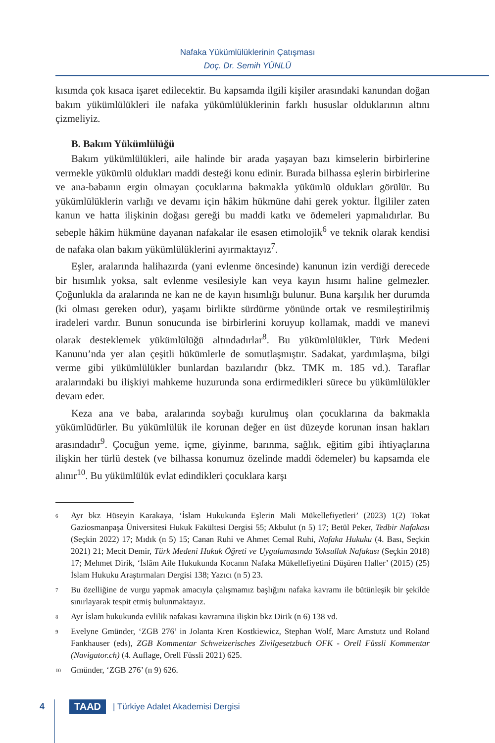Nafaka Yükümlülüklerinin Çatışması
Doç. Dr. Semih YÜNLÜ
kısımda çok kısaca işaret edilecektir. Bu kapsamda ilgili kişiler arasındaki kanundan doğan bakım yükümlülükleri ile nafaka yükümlülüklerinin farklı hususlar olduklarının altını çizmeliyiz.
B. Bakım Yükümlülüğü
Bakım yükümlülükleri, aile halinde bir arada yaşayan bazı kimselerin birbirlerine vermekle yükümlü oldukları maddi desteği konu edinir. Burada bilhassa eşlerin birbirlerine ve ana-babanın ergin olmayan çocuklarına bakmakla yükümlü oldukları görülür. Bu yükümlülüklerin varlığı ve devamı için hâkim hükmüne dahi gerek yoktur. İlgililer zaten kanun ve hatta ilişkinin doğası gereği bu maddi katkı ve ödemeleri yapmalıdırlar. Bu sebeple hâkim hükmüne dayanan nafakalar ile esasen etimolojik<sup>6</sup> ve teknik olarak kendisi de nafaka olan bakım yükümlülüklerini ayırmaktayız<sup>7</sup>.
Eşler, aralarında halihazırda (yani evlenme öncesinde) kanunun izin verdiği derecede bir hısımlık yoksa, salt evlenme vesilesiyle kan veya kayın hısımı haline gelmezler. Çoğunlukla da aralarında ne kan ne de kayın hısımlığı bulunur. Buna karşılık her durumda (ki olması gereken odur), yaşamı birlikte sürdürme yönünde ortak ve resmileştirilmiş iradeleri vardır. Bunun sonucunda ise birbirlerini koruyup kollamak, maddi ve manevi olarak desteklemek yükümlülüğü altındadırlar<sup>8</sup>. Bu yükümlülükler, Türk Medeni Kanunu’nda yer alan çeşitli hükümlerle de somutlaşmıştır. Sadakat, yardımlaşma, bilgi verme gibi yükümlülükler bunlardan bazılarıdır (bkz. TMK m. 185 vd.). Taraflar aralarındaki bu ilişkiyi mahkeme huzurunda sona erdirmedikleri sürece bu yükümlülükler devam eder.
Keza ana ve baba, aralarında soybağı kurulmuş olan çocuklarına da bakmakla yükümlüdürler. Bu yükümlülük ile korunan değer en üst düzeyde korunan insan hakları arasındadır<sup>9</sup>. Çocuğun yeme, içme, giyinme, barınma, sağlık, eğitim gibi ihtiyaçlarına ilişkin her türlü destek (ve bilhassa konumuz özelinde maddi ödemeler) bu kapsamda ele alınır<sup>10</sup>. Bu yükümlülük evlat edindikleri çocuklara karşı
6
Ayr bkz Hüseyin Karakaya, ‘İslam Hukukunda Eşlerin Mali Mükellefiyetleri’ (2023) 1(2) Tokat Gaziosmanpaşa Üniversitesi Hukuk Fakültesi Dergisi 55; Akbulut (n 5) 17; Betül Peker, Tedbir Nafakası (Seçkin 2022) 17; Mıdık (n 5) 15; Canan Ruhi ve Ahmet Cemal Ruhi, Nafaka Hukuku (4. Bası, Seçkin 2021) 21; Mecit Demir, Türk Medeni Hukuk Öğreti ve Uygulamasında Yoksulluk Nafakası (Seçkin 2018) 17; Mehmet Dirik, ‘İslâm Aile Hukukunda Kocanın Nafaka Mükellefiyetini Düşüren Haller’ (2015) (25) İslam Hukuku Araştırmaları Dergisi 138; Yazıcı (n 5) 23.
7
Bu özelliğine de vurgu yapmak amacıyla çalışmamız başlığını nafaka kavramı ile bütünleşik bir şekilde sınırlayarak tespit etmiş bulunmaktayız.
8
Ayr İslam hukukunda evlilik nafakası kavramına ilişkin bkz Dirik (n 6) 138 vd.
9
Evelyne Gmünder, ‘ZGB 276’ in Jolanta Kren Kostkiewicz, Stephan Wolf, Marc Amstutz und Roland Fankhauser (eds), ZGB Kommentar Schweizerisches Zivilgesetzbuch OFK - Orell Füssli Kommentar (Navigator.ch) (4. Auflage, Orell Füssli 2021) 625.
10
Gmünder, ‘ZGB 276’ (n 9) 626.
4 TAAD | Türkiye Adalet Akademisi Dergisi